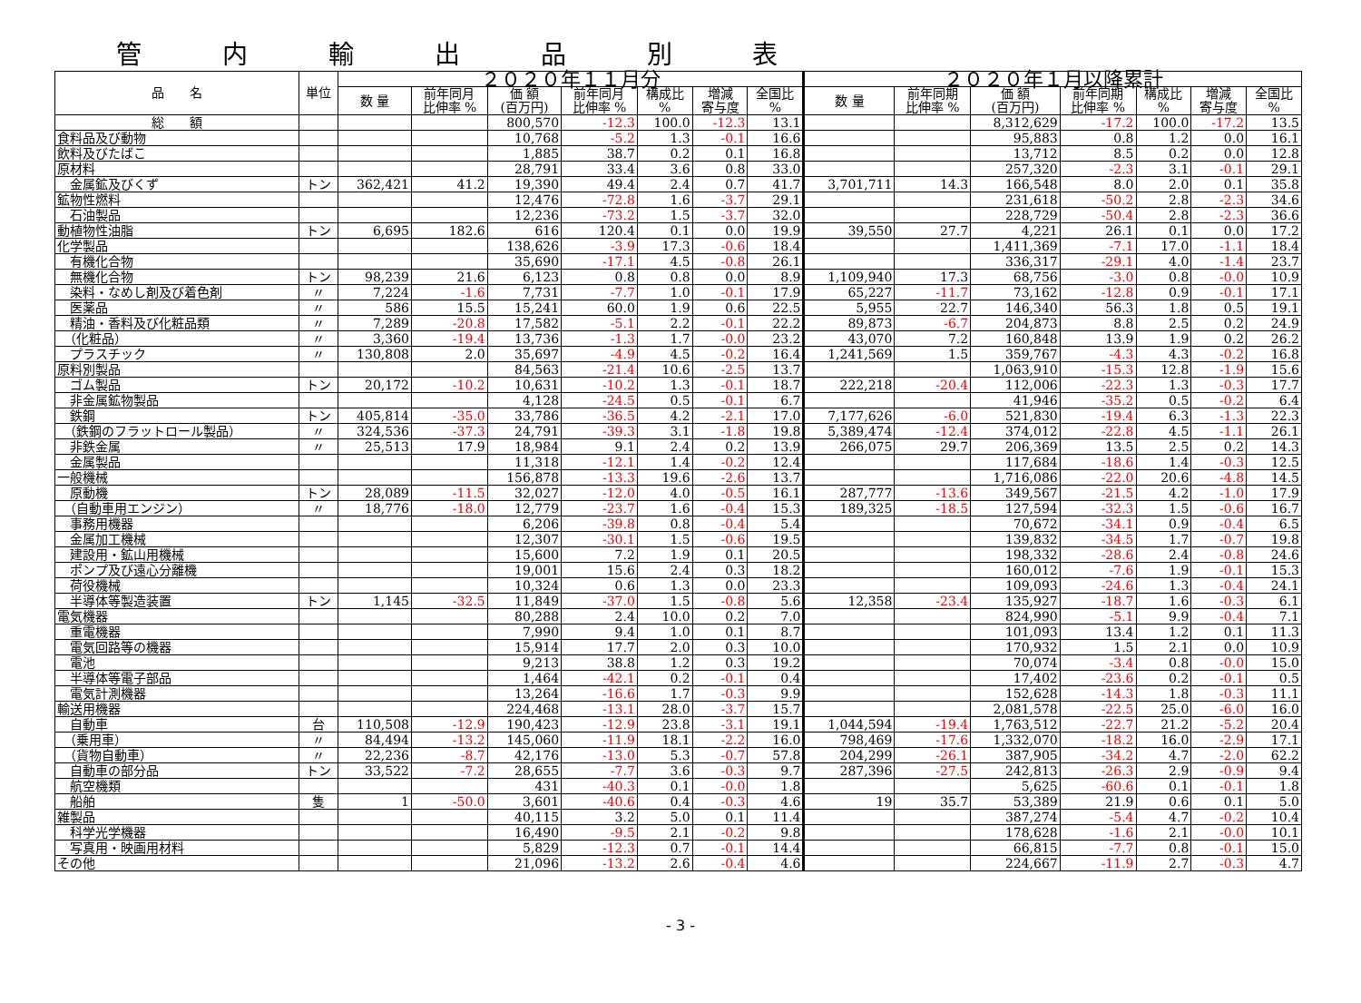管 内 輸 出 品 別 表
| 品 名 | 単位 | ２０２０年１１月分 | | | | | | | ２０２０年１月以降累計 | | | | | | |
| --- | --- | --- | --- | --- | --- | --- | --- | --- | --- | --- | --- | --- | --- | --- | --- |
| | | 数 量 | 前年同月 比伸率 % | 価 額 (百万円) | 前年同月 比伸率 % | 構成比 % | 増減 寄与度 | 全国比 % | 数 量 | 前年同期 比伸率 % | 価 額 (百万円) | 前年同期 比伸率 % | 構成比 % | 増減 寄与度 | 全国比 % |
| 総 額 | | | | 800,570 | -12.3 | 100.0 | -12.3 | 13.1 | | | 8,312,629 | -17.2 | 100.0 | -17.2 | 13.5 |
| 食料品及び動物 | | | | 10,768 | -5.2 | 1.3 | -0.1 | 16.6 | | | 95,883 | 0.8 | 1.2 | 0.0 | 16.1 |
| 飲料及びたばこ | | | | 1,885 | 38.7 | 0.2 | 0.1 | 16.8 | | | 13,712 | 8.5 | 0.2 | 0.0 | 12.8 |
| 原材料 | | | | 28,791 | 33.4 | 3.6 | 0.8 | 33.0 | | | 257,320 | -2.3 | 3.1 | -0.1 | 29.1 |
| 金属鉱及びくず | トン | 362,421 | 41.2 | 19,390 | 49.4 | 2.4 | 0.7 | 41.7 | 3,701,711 | 14.3 | 166,548 | 8.0 | 2.0 | 0.1 | 35.8 |
| 鉱物性燃料 | | | | 12,476 | -72.8 | 1.6 | -3.7 | 29.1 | | | 231,618 | -50.2 | 2.8 | -2.3 | 34.6 |
| 石油製品 | | | | 12,236 | -73.2 | 1.5 | -3.7 | 32.0 | | | 228,729 | -50.4 | 2.8 | -2.3 | 36.6 |
| 動植物性油脂 | トン | 6,695 | 182.6 | 616 | 120.4 | 0.1 | 0.0 | 19.9 | 39,550 | 27.7 | 4,221 | 26.1 | 0.1 | 0.0 | 17.2 |
| 化学製品 | | | | 138,626 | -3.9 | 17.3 | -0.6 | 18.4 | | | 1,411,369 | -7.1 | 17.0 | -1.1 | 18.4 |
| 有機化合物 | | | | 35,690 | -17.1 | 4.5 | -0.8 | 26.1 | | | 336,317 | -29.1 | 4.0 | -1.4 | 23.7 |
| 無機化合物 | トン | 98,239 | 21.6 | 6,123 | 0.8 | 0.8 | 0.0 | 8.9 | 1,109,940 | 17.3 | 68,756 | -3.0 | 0.8 | -0.0 | 10.9 |
| 染料・なめし剤及び着色剤 | 〃 | 7,224 | -1.6 | 7,731 | -7.7 | 1.0 | -0.1 | 17.9 | 65,227 | -11.7 | 73,162 | -12.8 | 0.9 | -0.1 | 17.1 |
| 医薬品 | 〃 | 586 | 15.5 | 15,241 | 60.0 | 1.9 | 0.6 | 22.5 | 5,955 | 22.7 | 146,340 | 56.3 | 1.8 | 0.5 | 19.1 |
| 精油・香料及び化粧品類 | 〃 | 7,289 | -20.8 | 17,582 | -5.1 | 2.2 | -0.1 | 22.2 | 89,873 | -6.7 | 204,873 | 8.8 | 2.5 | 0.2 | 24.9 |
| （化粧品） | 〃 | 3,360 | -19.4 | 13,736 | -1.3 | 1.7 | -0.0 | 23.2 | 43,070 | 7.2 | 160,848 | 13.9 | 1.9 | 0.2 | 26.2 |
| プラスチック | 〃 | 130,808 | 2.0 | 35,697 | -4.9 | 4.5 | -0.2 | 16.4 | 1,241,569 | 1.5 | 359,767 | -4.3 | 4.3 | -0.2 | 16.8 |
| 原料別製品 | | | | 84,563 | -21.4 | 10.6 | -2.5 | 13.7 | | | 1,063,910 | -15.3 | 12.8 | -1.9 | 15.6 |
| ゴム製品 | トン | 20,172 | -10.2 | 10,631 | -10.2 | 1.3 | -0.1 | 18.7 | 222,218 | -20.4 | 112,006 | -22.3 | 1.3 | -0.3 | 17.7 |
| 非金属鉱物製品 | | | | 4,128 | -24.5 | 0.5 | -0.1 | 6.7 | | | 41,946 | -35.2 | 0.5 | -0.2 | 6.4 |
| 鉄鋼 | トン | 405,814 | -35.0 | 33,786 | -36.5 | 4.2 | -2.1 | 17.0 | 7,177,626 | -6.0 | 521,830 | -19.4 | 6.3 | -1.3 | 22.3 |
| （鉄鋼のフラットロール製品） | 〃 | 324,536 | -37.3 | 24,791 | -39.3 | 3.1 | -1.8 | 19.8 | 5,389,474 | -12.4 | 374,012 | -22.8 | 4.5 | -1.1 | 26.1 |
| 非鉄金属 | 〃 | 25,513 | 17.9 | 18,984 | 9.1 | 2.4 | 0.2 | 13.9 | 266,075 | 29.7 | 206,369 | 13.5 | 2.5 | 0.2 | 14.3 |
| 金属製品 | | | | 11,318 | -12.1 | 1.4 | -0.2 | 12.4 | | | 117,684 | -18.6 | 1.4 | -0.3 | 12.5 |
| 一般機械 | | | | 156,878 | -13.3 | 19.6 | -2.6 | 13.7 | | | 1,716,086 | -22.0 | 20.6 | -4.8 | 14.5 |
| 原動機 | トン | 28,089 | -11.5 | 32,027 | -12.0 | 4.0 | -0.5 | 16.1 | 287,777 | -13.6 | 349,567 | -21.5 | 4.2 | -1.0 | 17.9 |
| （自動車用エンジン） | 〃 | 18,776 | -18.0 | 12,779 | -23.7 | 1.6 | -0.4 | 15.3 | 189,325 | -18.5 | 127,594 | -32.3 | 1.5 | -0.6 | 16.7 |
| 事務用機器 | | | | 6,206 | -39.8 | 0.8 | -0.4 | 5.4 | | | 70,672 | -34.1 | 0.9 | -0.4 | 6.5 |
| 金属加工機械 | | | | 12,307 | -30.1 | 1.5 | -0.6 | 19.5 | | | 139,832 | -34.5 | 1.7 | -0.7 | 19.8 |
| 建設用・鉱山用機械 | | | | 15,600 | 7.2 | 1.9 | 0.1 | 20.5 | | | 198,332 | -28.6 | 2.4 | -0.8 | 24.6 |
| ポンプ及び遠心分離機 | | | | 19,001 | 15.6 | 2.4 | 0.3 | 18.2 | | | 160,012 | -7.6 | 1.9 | -0.1 | 15.3 |
| 荷役機械 | | | | 10,324 | 0.6 | 1.3 | 0.0 | 23.3 | | | 109,093 | -24.6 | 1.3 | -0.4 | 24.1 |
| 半導体等製造装置 | トン | 1,145 | -32.5 | 11,849 | -37.0 | 1.5 | -0.8 | 5.6 | 12,358 | -23.4 | 135,927 | -18.7 | 1.6 | -0.3 | 6.1 |
| 電気機器 | | | | 80,288 | 2.4 | 10.0 | 0.2 | 7.0 | | | 824,990 | -5.1 | 9.9 | -0.4 | 7.1 |
| 重電機器 | | | | 7,990 | 9.4 | 1.0 | 0.1 | 8.7 | | | 101,093 | 13.4 | 1.2 | 0.1 | 11.3 |
| 電気回路等の機器 | | | | 15,914 | 17.7 | 2.0 | 0.3 | 10.0 | | | 170,932 | 1.5 | 2.1 | 0.0 | 10.9 |
| 電池 | | | | 9,213 | 38.8 | 1.2 | 0.3 | 19.2 | | | 70,074 | -3.4 | 0.8 | -0.0 | 15.0 |
| 半導体等電子部品 | | | | 1,464 | -42.1 | 0.2 | -0.1 | 0.4 | | | 17,402 | -23.6 | 0.2 | -0.1 | 0.5 |
| 電気計測機器 | | | | 13,264 | -16.6 | 1.7 | -0.3 | 9.9 | | | 152,628 | -14.3 | 1.8 | -0.3 | 11.1 |
| 輸送用機器 | | | | 224,468 | -13.1 | 28.0 | -3.7 | 15.7 | | | 2,081,578 | -22.5 | 25.0 | -6.0 | 16.0 |
| 自動車 | 台 | 110,508 | -12.9 | 190,423 | -12.9 | 23.8 | -3.1 | 19.1 | 1,044,594 | -19.4 | 1,763,512 | -22.7 | 21.2 | -5.2 | 20.4 |
| （乗用車） | 〃 | 84,494 | -13.2 | 145,060 | -11.9 | 18.1 | -2.2 | 16.0 | 798,469 | -17.6 | 1,332,070 | -18.2 | 16.0 | -2.9 | 17.1 |
| （貨物自動車） | 〃 | 22,236 | -8.7 | 42,176 | -13.0 | 5.3 | -0.7 | 57.8 | 204,299 | -26.1 | 387,905 | -34.2 | 4.7 | -2.0 | 62.2 |
| 自動車の部分品 | トン | 33,522 | -7.2 | 28,655 | -7.7 | 3.6 | -0.3 | 9.7 | 287,396 | -27.5 | 242,813 | -26.3 | 2.9 | -0.9 | 9.4 |
| 航空機類 | | | | 431 | -40.3 | 0.1 | -0.0 | 1.8 | | | 5,625 | -60.6 | 0.1 | -0.1 | 1.8 |
| 船舶 | 隻 | 1 | -50.0 | 3,601 | -40.6 | 0.4 | -0.3 | 4.6 | 19 | 35.7 | 53,389 | 21.9 | 0.6 | 0.1 | 5.0 |
| 雑製品 | | | | 40,115 | 3.2 | 5.0 | 0.1 | 11.4 | | | 387,274 | -5.4 | 4.7 | -0.2 | 10.4 |
| 科学光学機器 | | | | 16,490 | -9.5 | 2.1 | -0.2 | 9.8 | | | 178,628 | -1.6 | 2.1 | -0.0 | 10.1 |
| 写真用・映画用材料 | | | | 5,829 | -12.3 | 0.7 | -0.1 | 14.4 | | | 66,815 | -7.7 | 0.8 | -0.1 | 15.0 |
| その他 | | | | 21,096 | -13.2 | 2.6 | -0.4 | 4.6 | | | 224,667 | -11.9 | 2.7 | -0.3 | 4.7 |
- 3 -